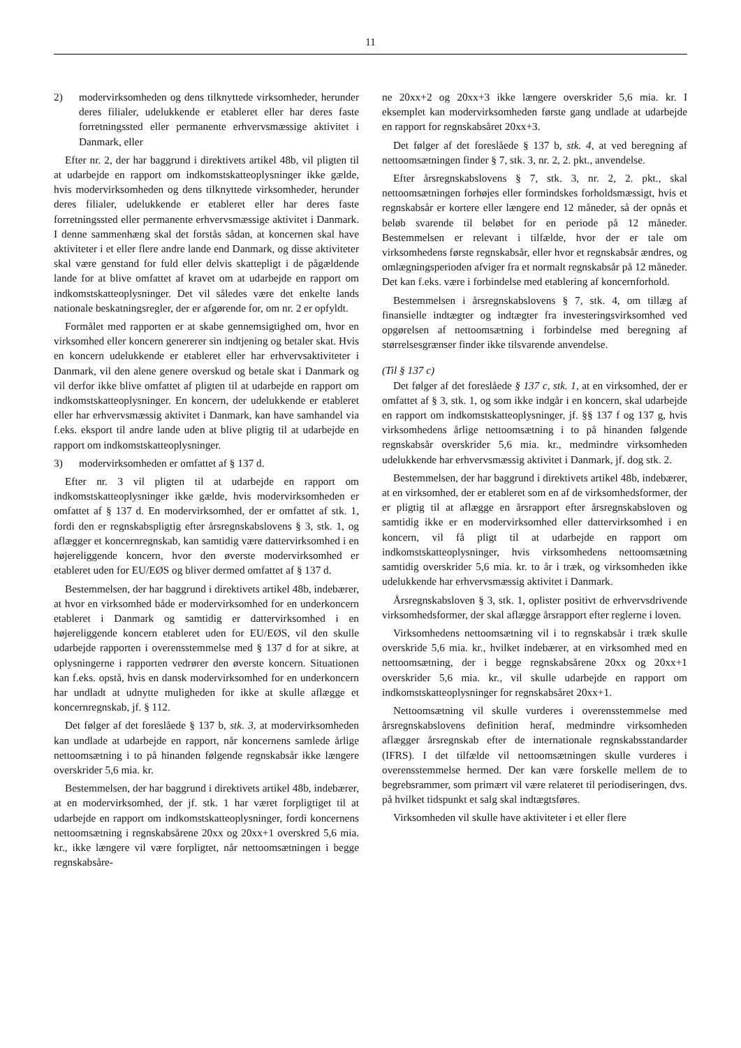11
2) modervirksomheden og dens tilknyttede virksomheder, herunder deres filialer, udelukkende er etableret eller har deres faste forretningssted eller permanente erhvervsmæssige aktivitet i Danmark, eller
Efter nr. 2, der har baggrund i direktivets artikel 48b, vil pligten til at udarbejde en rapport om indkomstskatteoplysninger ikke gælde, hvis modervirksomheden og dens tilknyttede virksomheder, herunder deres filialer, udelukkende er etableret eller har deres faste forretningssted eller permanente erhvervsmæssige aktivitet i Danmark. I denne sammenhæng skal det forstås sådan, at koncernen skal have aktiviteter i et eller flere andre lande end Danmark, og disse aktiviteter skal være genstand for fuld eller delvis skattepligt i de pågældende lande for at blive omfattet af kravet om at udarbejde en rapport om indkomstskatteoplysninger. Det vil således være det enkelte lands nationale beskatningsregler, der er afgørende for, om nr. 2 er opfyldt.
Formålet med rapporten er at skabe gennemsigtighed om, hvor en virksomhed eller koncern genererer sin indtjening og betaler skat. Hvis en koncern udelukkende er etableret eller har erhvervsaktiviteter i Danmark, vil den alene genere overskud og betale skat i Danmark og vil derfor ikke blive omfattet af pligten til at udarbejde en rapport om indkomstskatteoplysninger. En koncern, der udelukkende er etableret eller har erhvervsmæssig aktivitet i Danmark, kan have samhandel via f.eks. eksport til andre lande uden at blive pligtig til at udarbejde en rapport om indkomstskatteoplysninger.
3) modervirksomheden er omfattet af § 137 d.
Efter nr. 3 vil pligten til at udarbejde en rapport om indkomstskatteoplysninger ikke gælde, hvis modervirksomheden er omfattet af § 137 d. En modervirksomhed, der er omfattet af stk. 1, fordi den er regnskabspligtig efter årsregnskabslovens § 3, stk. 1, og aflægger et koncernregnskab, kan samtidig være dattervirksomhed i en højereliggende koncern, hvor den øverste modervirksomhed er etableret uden for EU/EØS og bliver dermed omfattet af § 137 d.
Bestemmelsen, der har baggrund i direktivets artikel 48b, indebærer, at hvor en virksomhed både er modervirksomhed for en underkoncern etableret i Danmark og samtidig er dattervirksomhed i en højereliggende koncern etableret uden for EU/EØS, vil den skulle udarbejde rapporten i overensstemmelse med § 137 d for at sikre, at oplysningerne i rapporten vedrører den øverste koncern. Situationen kan f.eks. opstå, hvis en dansk modervirksomhed for en underkoncern har undladt at udnytte muligheden for ikke at skulle aflægge et koncernregnskab, jf. § 112.
Det følger af det foreslåede § 137 b, stk. 3, at modervirksomheden kan undlade at udarbejde en rapport, når koncernens samlede årlige nettoomsætning i to på hinanden følgende regnskabsår ikke længere overskrider 5,6 mia. kr.
Bestemmelsen, der har baggrund i direktivets artikel 48b, indebærer, at en modervirksomhed, der jf. stk. 1 har været forpligtiget til at udarbejde en rapport om indkomstskatteoplysninger, fordi koncernens nettoomsætning i regnskabsårene 20xx og 20xx+1 overskred 5,6 mia. kr., ikke længere vil være forpligtet, når nettoomsætningen i begge regnskabsåre-
ne 20xx+2 og 20xx+3 ikke længere overskrider 5,6 mia. kr. I eksemplet kan modervirksomheden første gang undlade at udarbejde en rapport for regnskabsåret 20xx+3.
Det følger af det foreslåede § 137 b, stk. 4, at ved beregning af nettoomsætningen finder § 7, stk. 3, nr. 2, 2. pkt., anvendelse.
Efter årsregnskabslovens § 7, stk. 3, nr. 2, 2. pkt., skal nettoomsætningen forhøjes eller formindskes forholdsmæssigt, hvis et regnskabsår er kortere eller længere end 12 måneder, så der opnås et beløb svarende til beløbet for en periode på 12 måneder. Bestemmelsen er relevant i tilfælde, hvor der er tale om virksomhedens første regnskabsår, eller hvor et regnskabsår ændres, og omlægningsperioden afviger fra et normalt regnskabsår på 12 måneder. Det kan f.eks. være i forbindelse med etablering af koncernforhold.
Bestemmelsen i årsregnskabslovens § 7, stk. 4, om tillæg af finansielle indtægter og indtægter fra investeringsvirksomhed ved opgørelsen af nettoomsætning i forbindelse med beregning af størrelsesgrænser finder ikke tilsvarende anvendelse.
(Til § 137 c)
Det følger af det foreslåede § 137 c, stk. 1, at en virksomhed, der er omfattet af § 3, stk. 1, og som ikke indgår i en koncern, skal udarbejde en rapport om indkomstskatteoplysninger, jf. §§ 137 f og 137 g, hvis virksomhedens årlige nettoomsætning i to på hinanden følgende regnskabsår overskrider 5,6 mia. kr., medmindre virksomheden udelukkende har erhvervsmæssig aktivitet i Danmark, jf. dog stk. 2.
Bestemmelsen, der har baggrund i direktivets artikel 48b, indebærer, at en virksomhed, der er etableret som en af de virksomhedsformer, der er pligtig til at aflægge en årsrapport efter årsregnskabsloven og samtidig ikke er en modervirksomhed eller dattervirksomhed i en koncern, vil få pligt til at udarbejde en rapport om indkomstskatteoplysninger, hvis virksomhedens nettoomsætning samtidig overskrider 5,6 mia. kr. to år i træk, og virksomheden ikke udelukkende har erhvervsmæssig aktivitet i Danmark.
Årsregnskabsloven § 3, stk. 1, oplister positivt de erhvervsdrivende virksomhedsformer, der skal aflægge årsrapport efter reglerne i loven.
Virksomhedens nettoomsætning vil i to regnskabsår i træk skulle overskride 5,6 mia. kr., hvilket indebærer, at en virksomhed med en nettoomsætning, der i begge regnskabsårene 20xx og 20xx+1 overskrider 5,6 mia. kr., vil skulle udarbejde en rapport om indkomstskatteoplysninger for regnskabsåret 20xx+1.
Nettoomsætning vil skulle vurderes i overensstemmelse med årsregnskabslovens definition heraf, medmindre virksomheden aflægger årsregnskab efter de internationale regnskabsstandarder (IFRS). I det tilfælde vil nettoomsætningen skulle vurderes i overensstemmelse hermed. Der kan være forskelle mellem de to begrebsrammer, som primært vil være relateret til periodiseringen, dvs. på hvilket tidspunkt et salg skal indtægtsføres.
Virksomheden vil skulle have aktiviteter i et eller flere